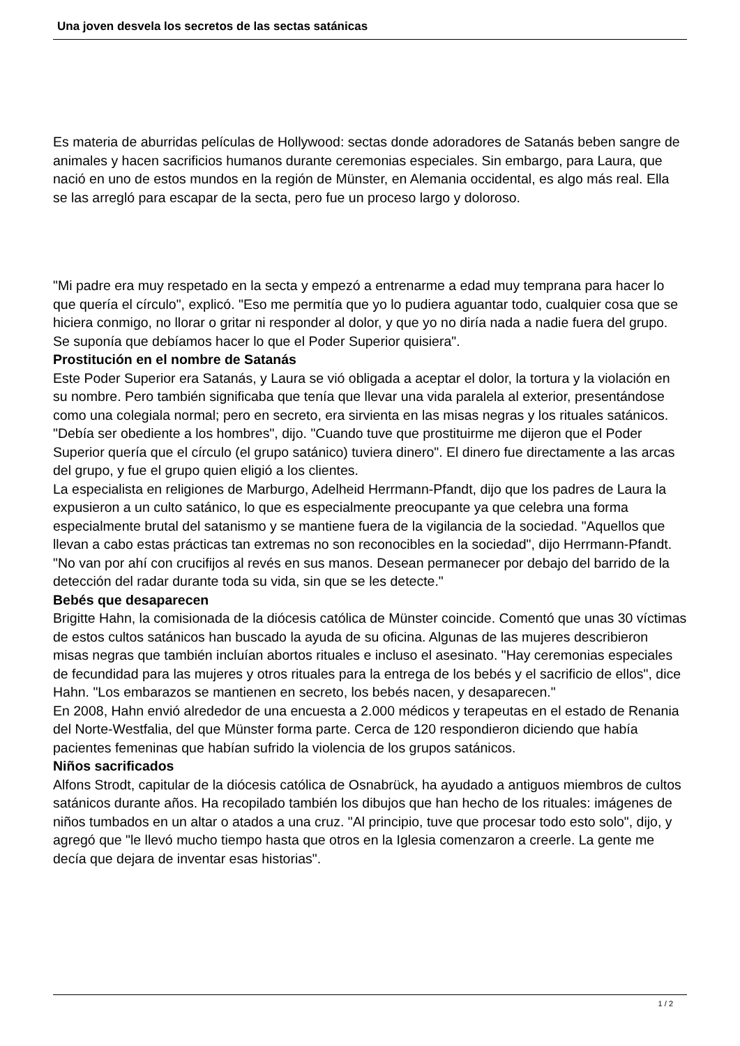Una joven desvela los secretos de las sectas satánicas
Es materia de aburridas películas de Hollywood: sectas donde adoradores de Satanás beben sangre de animales y hacen sacrificios humanos durante ceremonias especiales. Sin embargo, para Laura, que nació en uno de estos mundos en la región de Münster, en Alemania occidental, es algo más real. Ella se las arregló para escapar de la secta, pero fue un proceso largo y doloroso.
"Mi padre era muy respetado en la secta y empezó a entrenarme a edad muy temprana para hacer lo que quería el círculo", explicó. "Eso me permitía que yo lo pudiera aguantar todo, cualquier cosa que se hiciera conmigo, no llorar o gritar ni responder al dolor, y que yo no diría nada a nadie fuera del grupo. Se suponía que debíamos hacer lo que el Poder Superior quisiera".
Prostitución en el nombre de Satanás
Este Poder Superior era Satanás, y Laura se vió obligada a aceptar el dolor, la tortura y la violación en su nombre. Pero también significaba que tenía que llevar una vida paralela al exterior, presentándose como una colegiala normal; pero en secreto, era sirvienta en las misas negras y los rituales satánicos. "Debía ser obediente a los hombres", dijo. "Cuando tuve que prostituirme me dijeron que el Poder Superior quería que el círculo (el grupo satánico) tuviera dinero". El dinero fue directamente a las arcas del grupo, y fue el grupo quien eligió a los clientes.
La especialista en religiones de Marburgo, Adelheid Herrmann-Pfandt, dijo que los padres de Laura la expusieron a un culto satánico, lo que es especialmente preocupante ya que celebra una forma especialmente brutal del satanismo y se mantiene fuera de la vigilancia de la sociedad. "Aquellos que llevan a cabo estas prácticas tan extremas no son reconocibles en la sociedad", dijo Herrmann-Pfandt.
"No van por ahí con crucifijos al revés en sus manos. Desean permanecer por debajo del barrido de la detección del radar durante toda su vida, sin que se les detecte."
Bebés que desaparecen
Brigitte Hahn, la comisionada de la diócesis católica de Münster coincide. Comentó que unas 30 víctimas de estos cultos satánicos han buscado la ayuda de su oficina. Algunas de las mujeres describieron misas negras que también incluían abortos rituales e incluso el asesinato. "Hay ceremonias especiales de fecundidad para las mujeres y otros rituales para la entrega de los bebés y el sacrificio de ellos", dice Hahn. "Los embarazos se mantienen en secreto, los bebés nacen, y desaparecen."
En 2008, Hahn envió alrededor de una encuesta a 2.000 médicos y terapeutas en el estado de Renania del Norte-Westfalia, del que Münster forma parte. Cerca de 120 respondieron diciendo que había pacientes femeninas que habían sufrido la violencia de los grupos satánicos.
Niños sacrificados
Alfons Strodt, capitular de la diócesis católica de Osnabrück, ha ayudado a antiguos miembros de cultos satánicos durante años. Ha recopilado también los dibujos que han hecho de los rituales: imágenes de niños tumbados en un altar o atados a una cruz. "Al principio, tuve que procesar todo esto solo", dijo, y agregó que "le llevó mucho tiempo hasta que otros en la Iglesia comenzaron a creerle. La gente me decía que dejara de inventar esas historias".
1 / 2